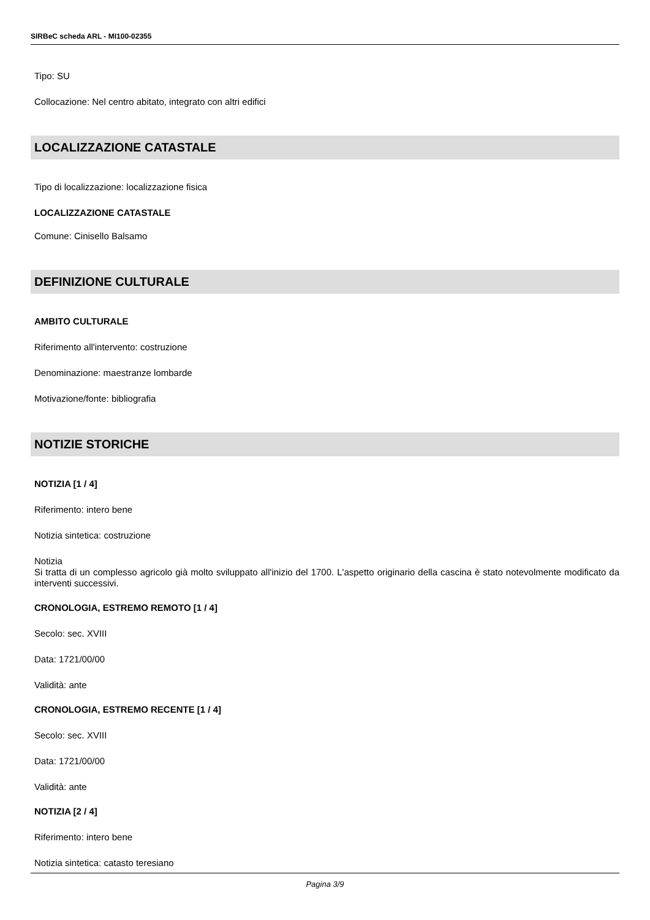SIRBeC scheda ARL - MI100-02355
Tipo: SU
Collocazione: Nel centro abitato, integrato con altri edifici
LOCALIZZAZIONE CATASTALE
Tipo di localizzazione: localizzazione fisica
LOCALIZZAZIONE CATASTALE
Comune: Cinisello Balsamo
DEFINIZIONE CULTURALE
AMBITO CULTURALE
Riferimento all'intervento: costruzione
Denominazione: maestranze lombarde
Motivazione/fonte: bibliografia
NOTIZIE STORICHE
NOTIZIA [1 / 4]
Riferimento: intero bene
Notizia sintetica: costruzione
Notizia
Si tratta di un complesso agricolo già molto sviluppato all'inizio del 1700. L'aspetto originario della cascina è stato notevolmente modificato da interventi successivi.
CRONOLOGIA, ESTREMO REMOTO [1 / 4]
Secolo: sec. XVIII
Data: 1721/00/00
Validità: ante
CRONOLOGIA, ESTREMO RECENTE [1 / 4]
Secolo: sec. XVIII
Data: 1721/00/00
Validità: ante
NOTIZIA [2 / 4]
Riferimento: intero bene
Notizia sintetica: catasto teresiano
Pagina 3/9